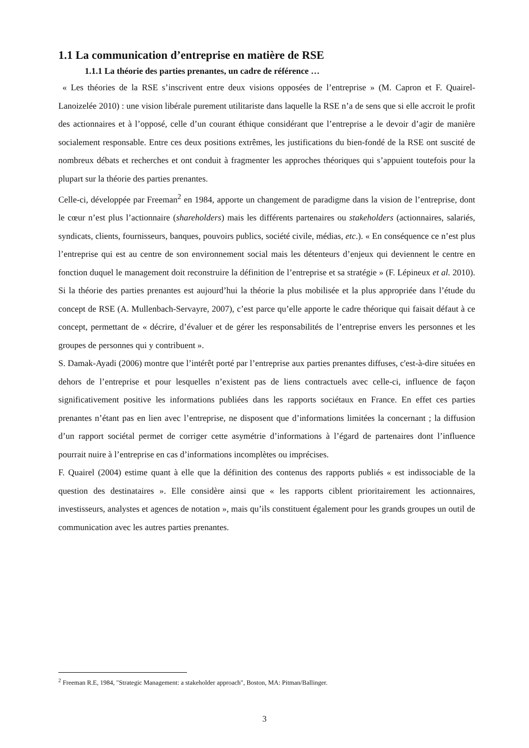1.1 La communication d’entreprise en matière de RSE
1.1.1 La théorie des parties prenantes, un cadre de référence …
« Les théories de la RSE s’inscrivent entre deux visions opposées de l’entreprise » (M. Capron et F. Quairel-Lanoizelée 2010) : une vision libérale purement utilitariste dans laquelle la RSE n’a de sens que si elle accroit le profit des actionnaires et à l’opposé, celle d’un courant éthique considérant que l’entreprise a le devoir d’agir de manière socialement responsable. Entre ces deux positions extrêmes, les justifications du bien-fondé de la RSE ont suscité de nombreux débats et recherches et ont conduit à fragmenter les approches théoriques qui s’appuient toutefois pour la plupart sur la théorie des parties prenantes.
Celle-ci, développée par Freeman<sup>2</sup> en 1984, apporte un changement de paradigme dans la vision de l’entreprise, dont le cœur n’est plus l’actionnaire (shareholders) mais les différents partenaires ou stakeholders (actionnaires, salariés, syndicats, clients, fournisseurs, banques, pouvoirs publics, société civile, médias, etc.). « En conséquence ce n’est plus l’entreprise qui est au centre de son environnement social mais les détenteurs d’enjeux qui deviennent le centre en fonction duquel le management doit reconstruire la définition de l’entreprise et sa stratégie » (F. Lépineux et al. 2010). Si la théorie des parties prenantes est aujourd’hui la théorie la plus mobilisée et la plus appropriée dans l’étude du concept de RSE (A. Mullenbach-Servayre, 2007), c’est parce qu’elle apporte le cadre théorique qui faisait défaut à ce concept, permettant de « décrire, d’évaluer et de gérer les responsabilités de l’entreprise envers les personnes et les groupes de personnes qui y contribuent ».
S. Damak-Ayadi (2006) montre que l’intérêt porté par l’entreprise aux parties prenantes diffuses, c'est-à-dire situées en dehors de l’entreprise et pour lesquelles n’existent pas de liens contractuels avec celle-ci, influence de façon significativement positive les informations publiées dans les rapports sociétaux en France. En effet ces parties prenantes n’étant pas en lien avec l’entreprise, ne disposent que d’informations limitées la concernant ; la diffusion d’un rapport sociétal permet de corriger cette asymétrie d’informations à l’égard de partenaires dont l’influence pourrait nuire à l’entreprise en cas d’informations incomplètes ou imprécises.
F. Quairel (2004) estime quant à elle que la définition des contenus des rapports publiés « est indissociable de la question des destinataires ». Elle considère ainsi que « les rapports ciblent prioritairement les actionnaires, investisseurs, analystes et agences de notation », mais qu’ils constituent également pour les grands groupes un outil de communication avec les autres parties prenantes.
<sup>2</sup> Freeman R.E, 1984, "Strategic Management: a stakeholder approach", Boston, MA: Pitman/Ballinger.
3